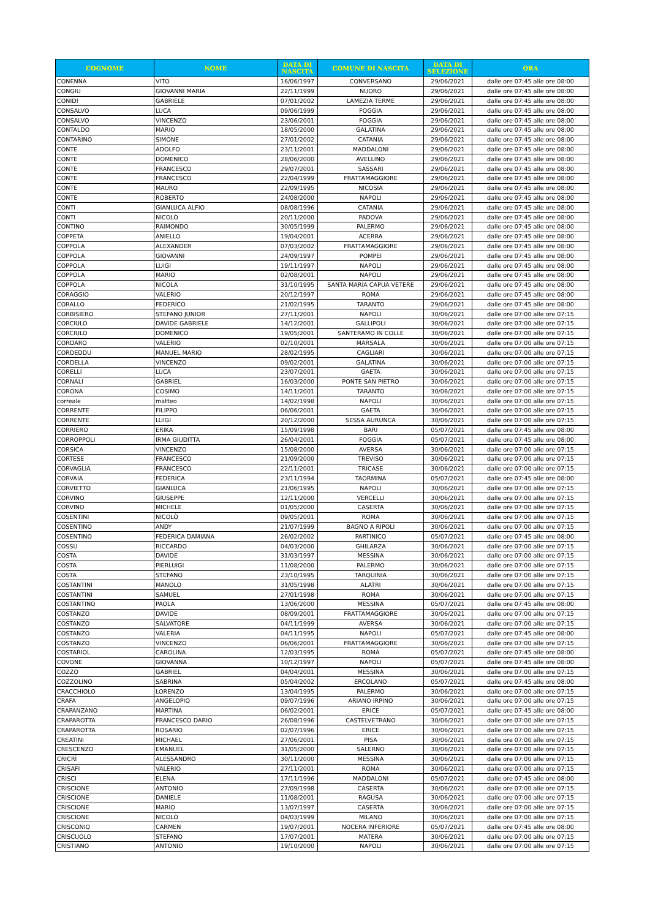| COGNOME | NOME | DATA DI NASCITA | COMUNE DI NASCITA | DATA DI SELEZIONE | ORA |
| --- | --- | --- | --- | --- | --- |
| CONENNA | VITO | 16/06/1997 | CONVERSANO | 29/06/2021 | dalle ore 07:45 alle ore 08:00 |
| CONGIU | GIOVANNI MARIA | 22/11/1999 | NUORO | 29/06/2021 | dalle ore 07:45 alle ore 08:00 |
| CONIDI | GABRIELE | 07/01/2002 | LAMEZIA TERME | 29/06/2021 | dalle ore 07:45 alle ore 08:00 |
| CONSALVO | LUCA | 09/06/1999 | FOGGIA | 29/06/2021 | dalle ore 07:45 alle ore 08:00 |
| CONSALVO | VINCENZO | 23/06/2001 | FOGGIA | 29/06/2021 | dalle ore 07:45 alle ore 08:00 |
| CONTALDO | MARIO | 18/05/2000 | GALATINA | 29/06/2021 | dalle ore 07:45 alle ore 08:00 |
| CONTARINO | SIMONE | 27/01/2002 | CATANIA | 29/06/2021 | dalle ore 07:45 alle ore 08:00 |
| CONTE | ADOLFO | 23/11/2001 | MADDALONI | 29/06/2021 | dalle ore 07:45 alle ore 08:00 |
| CONTE | DOMENICO | 28/06/2000 | AVELLINO | 29/06/2021 | dalle ore 07:45 alle ore 08:00 |
| CONTE | FRANCESCO | 29/07/2001 | SASSARI | 29/06/2021 | dalle ore 07:45 alle ore 08:00 |
| CONTE | FRANCESCO | 22/04/1999 | FRATTAMAGGIORE | 29/06/2021 | dalle ore 07:45 alle ore 08:00 |
| CONTE | MAURO | 22/09/1995 | NICOSIA | 29/06/2021 | dalle ore 07:45 alle ore 08:00 |
| CONTE | ROBERTO | 24/08/2000 | NAPOLI | 29/06/2021 | dalle ore 07:45 alle ore 08:00 |
| CONTI | GIANLUCA ALFIO | 08/08/1996 | CATANIA | 29/06/2021 | dalle ore 07:45 alle ore 08:00 |
| CONTI | NICOLÒ | 20/11/2000 | PADOVA | 29/06/2021 | dalle ore 07:45 alle ore 08:00 |
| CONTINO | RAIMONDO | 30/05/1999 | PALERMO | 29/06/2021 | dalle ore 07:45 alle ore 08:00 |
| COPPETA | ANIELLO | 19/04/2001 | ACERRA | 29/06/2021 | dalle ore 07:45 alle ore 08:00 |
| COPPOLA | ALEXANDER | 07/03/2002 | FRATTAMAGGIORE | 29/06/2021 | dalle ore 07:45 alle ore 08:00 |
| COPPOLA | GIOVANNI | 24/09/1997 | POMPEI | 29/06/2021 | dalle ore 07:45 alle ore 08:00 |
| COPPOLA | LUIGI | 19/11/1997 | NAPOLI | 29/06/2021 | dalle ore 07:45 alle ore 08:00 |
| COPPOLA | MARIO | 02/08/2001 | NAPOLI | 29/06/2021 | dalle ore 07:45 alle ore 08:00 |
| COPPOLA | NICOLA | 31/10/1995 | SANTA MARIA CAPUA VETERE | 29/06/2021 | dalle ore 07:45 alle ore 08:00 |
| CORAGGIO | VALERIO | 20/12/1997 | ROMA | 29/06/2021 | dalle ore 07:45 alle ore 08:00 |
| CORALLO | FEDERICO | 21/02/1995 | TARANTO | 29/06/2021 | dalle ore 07:45 alle ore 08:00 |
| CORBISIERO | STEFANO JUNIOR | 27/11/2001 | NAPOLI | 30/06/2021 | dalle ore 07:00 alle ore 07:15 |
| CORCIULO | DAVIDE GABRIELE | 14/12/2001 | GALLIPOLI | 30/06/2021 | dalle ore 07:00 alle ore 07:15 |
| CORCIULO | DOMENICO | 19/05/2001 | SANTERAMO IN COLLE | 30/06/2021 | dalle ore 07:00 alle ore 07:15 |
| CORDARO | VALERIO | 02/10/2001 | MARSALA | 30/06/2021 | dalle ore 07:00 alle ore 07:15 |
| CORDEDDU | MANUEL MARIO | 28/02/1995 | CAGLIARI | 30/06/2021 | dalle ore 07:00 alle ore 07:15 |
| CORDELLA | VINCENZO | 09/02/2001 | GALATINA | 30/06/2021 | dalle ore 07:00 alle ore 07:15 |
| CORELLI | LUCA | 23/07/2001 | GAETA | 30/06/2021 | dalle ore 07:00 alle ore 07:15 |
| CORNALI | GABRIEL | 16/03/2000 | PONTE SAN PIETRO | 30/06/2021 | dalle ore 07:00 alle ore 07:15 |
| CORONA | COSIMO | 14/11/2001 | TARANTO | 30/06/2021 | dalle ore 07:00 alle ore 07:15 |
| correale | matteo | 14/02/1998 | NAPOLI | 30/06/2021 | dalle ore 07:00 alle ore 07:15 |
| CORRENTE | FILIPPO | 06/06/2001 | GAETA | 30/06/2021 | dalle ore 07:00 alle ore 07:15 |
| CORRENTE | LUIGI | 20/12/2000 | SESSA AURUNCA | 30/06/2021 | dalle ore 07:00 alle ore 07:15 |
| CORRIERO | ERIKA | 15/09/1998 | BARI | 05/07/2021 | dalle ore 07:45 alle ore 08:00 |
| CORROPPOLI | IRMA GIUDITTA | 26/04/2001 | FOGGIA | 05/07/2021 | dalle ore 07:45 alle ore 08:00 |
| CORSICA | VINCENZO | 15/08/2000 | AVERSA | 30/06/2021 | dalle ore 07:00 alle ore 07:15 |
| CORTESE | FRANCESCO | 21/09/2000 | TREVISO | 30/06/2021 | dalle ore 07:00 alle ore 07:15 |
| CORVAGLIA | FRANCESCO | 22/11/2001 | TRICASE | 30/06/2021 | dalle ore 07:00 alle ore 07:15 |
| CORVAIA | FEDERICA | 23/11/1994 | TAORMINA | 05/07/2021 | dalle ore 07:45 alle ore 08:00 |
| CORVIETTO | GIANLUCA | 21/06/1995 | NAPOLI | 30/06/2021 | dalle ore 07:00 alle ore 07:15 |
| CORVINO | GIUSEPPE | 12/11/2000 | VERCELLI | 30/06/2021 | dalle ore 07:00 alle ore 07:15 |
| CORVINO | MICHELE | 01/05/2000 | CASERTA | 30/06/2021 | dalle ore 07:00 alle ore 07:15 |
| COSENTINI | NICOLÒ | 09/05/2001 | ROMA | 30/06/2021 | dalle ore 07:00 alle ore 07:15 |
| COSENTINO | ANDY | 21/07/1999 | BAGNO A RIPOLI | 30/06/2021 | dalle ore 07:00 alle ore 07:15 |
| COSENTINO | FEDERICA DAMIANA | 26/02/2002 | PARTINICO | 05/07/2021 | dalle ore 07:45 alle ore 08:00 |
| COSSU | RICCARDO | 04/03/2000 | GHILARZA | 30/06/2021 | dalle ore 07:00 alle ore 07:15 |
| COSTA | DAVIDE | 31/03/1997 | MESSINA | 30/06/2021 | dalle ore 07:00 alle ore 07:15 |
| COSTA | PIERLUIGI | 11/08/2000 | PALERMO | 30/06/2021 | dalle ore 07:00 alle ore 07:15 |
| COSTA | STEFANO | 23/10/1995 | TARQUINIA | 30/06/2021 | dalle ore 07:00 alle ore 07:15 |
| COSTANTINI | MANOLO | 31/05/1998 | ALATRI | 30/06/2021 | dalle ore 07:00 alle ore 07:15 |
| COSTANTINI | SAMUEL | 27/01/1998 | ROMA | 30/06/2021 | dalle ore 07:00 alle ore 07:15 |
| COSTANTINO | PAOLA | 13/06/2000 | MESSINA | 05/07/2021 | dalle ore 07:45 alle ore 08:00 |
| COSTANZO | DAVIDE | 08/09/2001 | FRATTAMAGGIORE | 30/06/2021 | dalle ore 07:00 alle ore 07:15 |
| COSTANZO | SALVATORE | 04/11/1999 | AVERSA | 30/06/2021 | dalle ore 07:00 alle ore 07:15 |
| COSTANZO | VALERIA | 04/11/1995 | NAPOLI | 05/07/2021 | dalle ore 07:45 alle ore 08:00 |
| COSTANZO | VINCENZO | 06/06/2001 | FRATTAMAGGIORE | 30/06/2021 | dalle ore 07:00 alle ore 07:15 |
| COSTARIOL | CAROLINA | 12/03/1995 | ROMA | 05/07/2021 | dalle ore 07:45 alle ore 08:00 |
| COVONE | GIOVANNA | 10/12/1997 | NAPOLI | 05/07/2021 | dalle ore 07:45 alle ore 08:00 |
| COZZO | GABRIEL | 04/04/2001 | MESSINA | 30/06/2021 | dalle ore 07:00 alle ore 07:15 |
| COZZOLINO | SABRINA | 05/04/2002 | ERCOLANO | 05/07/2021 | dalle ore 07:45 alle ore 08:00 |
| CRACCHIOLO | LORENZO | 13/04/1995 | PALERMO | 30/06/2021 | dalle ore 07:00 alle ore 07:15 |
| CRAFA | ANGELOPIO | 09/07/1996 | ARIANO IRPINO | 30/06/2021 | dalle ore 07:00 alle ore 07:15 |
| CRAPANZANO | MARTINA | 06/02/2001 | ERICE | 05/07/2021 | dalle ore 07:45 alle ore 08:00 |
| CRAPAROTTA | FRANCESCO DARIO | 26/08/1996 | CASTELVETRANO | 30/06/2021 | dalle ore 07:00 alle ore 07:15 |
| CRAPAROTTA | ROSARIO | 02/07/1996 | ERICE | 30/06/2021 | dalle ore 07:00 alle ore 07:15 |
| CREATINI | MICHAEL | 27/06/2001 | PISA | 30/06/2021 | dalle ore 07:00 alle ore 07:15 |
| CRESCENZO | EMANUEL | 31/05/2000 | SALERNO | 30/06/2021 | dalle ore 07:00 alle ore 07:15 |
| CRICRÌ | ALESSANDRO | 30/11/2000 | MESSINA | 30/06/2021 | dalle ore 07:00 alle ore 07:15 |
| CRISAFI | VALERIO | 27/11/2001 | ROMA | 30/06/2021 | dalle ore 07:00 alle ore 07:15 |
| CRISCI | ELENA | 17/11/1996 | MADDALONI | 05/07/2021 | dalle ore 07:45 alle ore 08:00 |
| CRISCIONE | ANTONIO | 27/09/1998 | CASERTA | 30/06/2021 | dalle ore 07:00 alle ore 07:15 |
| CRISCIONE | DANIELE | 11/08/2001 | RAGUSA | 30/06/2021 | dalle ore 07:00 alle ore 07:15 |
| CRISCIONE | MARIO | 13/07/1997 | CASERTA | 30/06/2021 | dalle ore 07:00 alle ore 07:15 |
| CRISCIONE | NICOLÒ | 04/03/1999 | MILANO | 30/06/2021 | dalle ore 07:00 alle ore 07:15 |
| CRISCONIO | CARMEN | 19/07/2001 | NOCERA INFERIORE | 05/07/2021 | dalle ore 07:45 alle ore 08:00 |
| CRISCUOLO | STEFANO | 17/07/2001 | MATERA | 30/06/2021 | dalle ore 07:00 alle ore 07:15 |
| CRISTIANO | ANTONIO | 19/10/2000 | NAPOLI | 30/06/2021 | dalle ore 07:00 alle ore 07:15 |